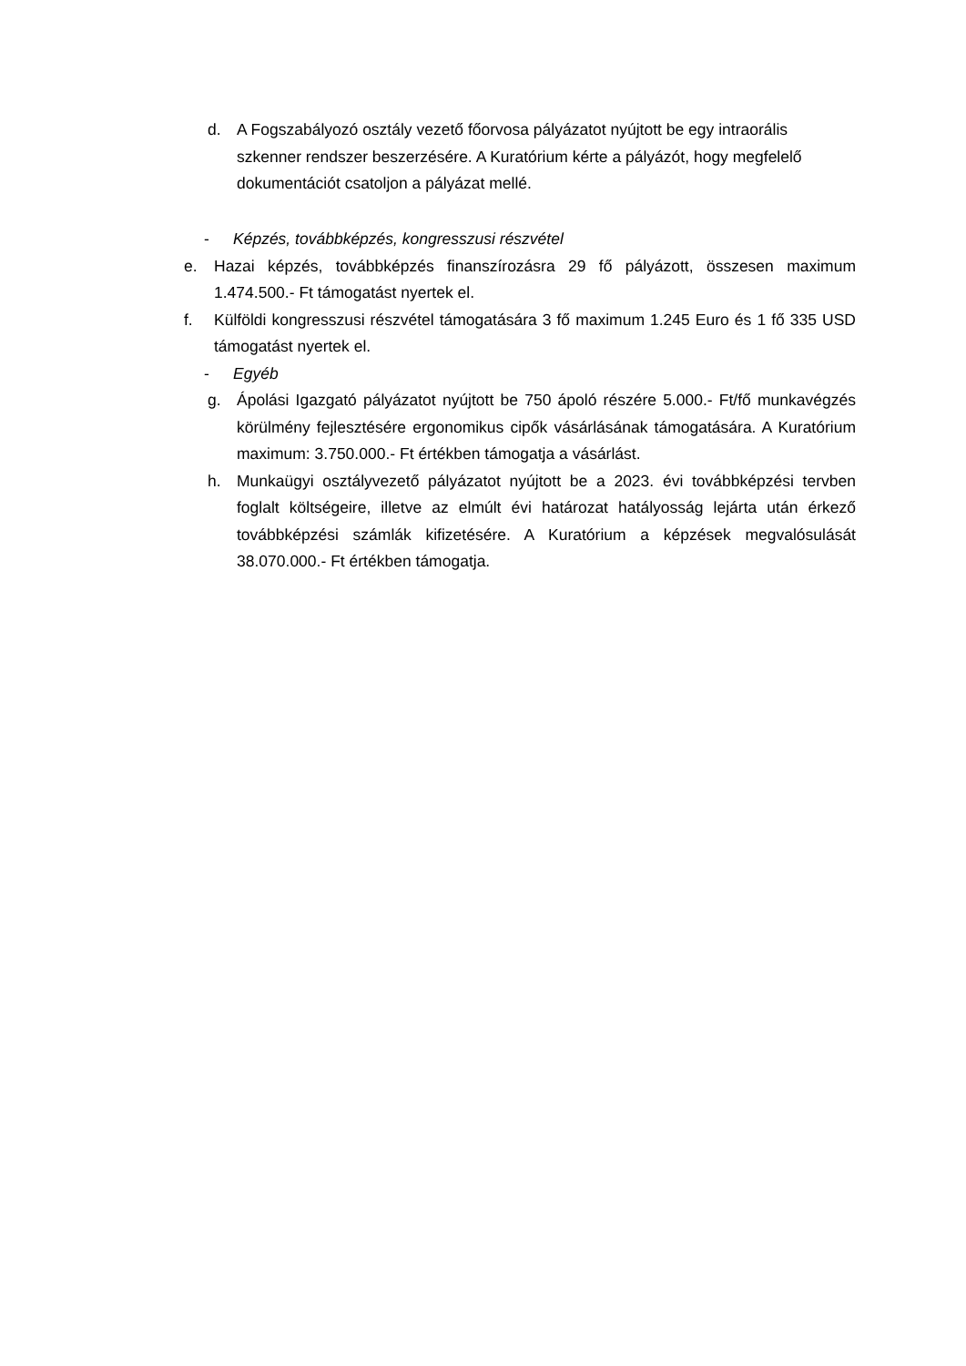d. A Fogszabályozó osztály vezető főorvosa pályázatot nyújtott be egy intraorális szkenner rendszer beszerzésére. A Kuratórium kérte a pályázót, hogy megfelelő dokumentációt csatoljon a pályázat mellé.
- Képzés, továbbképzés, kongresszusi részvétel
e. Hazai képzés, továbbképzés finanszírozásra 29 fő pályázott, összesen maximum 1.474.500.- Ft támogatást nyertek el.
f. Külföldi kongresszusi részvétel támogatására 3 fő maximum 1.245 Euro és 1 fő 335 USD támogatást nyertek el.
- Egyéb
g. Ápolási Igazgató pályázatot nyújtott be 750 ápoló részére 5.000.- Ft/fő munkavégzés körülmény fejlesztésére ergonomikus cipők vásárlásának támogatására. A Kuratórium maximum: 3.750.000.- Ft értékben támogatja a vásárlást.
h. Munkaügyi osztályvezető pályázatot nyújtott be a 2023. évi továbbképzési tervben foglalt költségeire, illetve az elmúlt évi határozat hatályosság lejárta után érkező továbbképzési számlák kifizetésére. A Kuratórium a képzések megvalósulását 38.070.000.- Ft értékben támogatja.